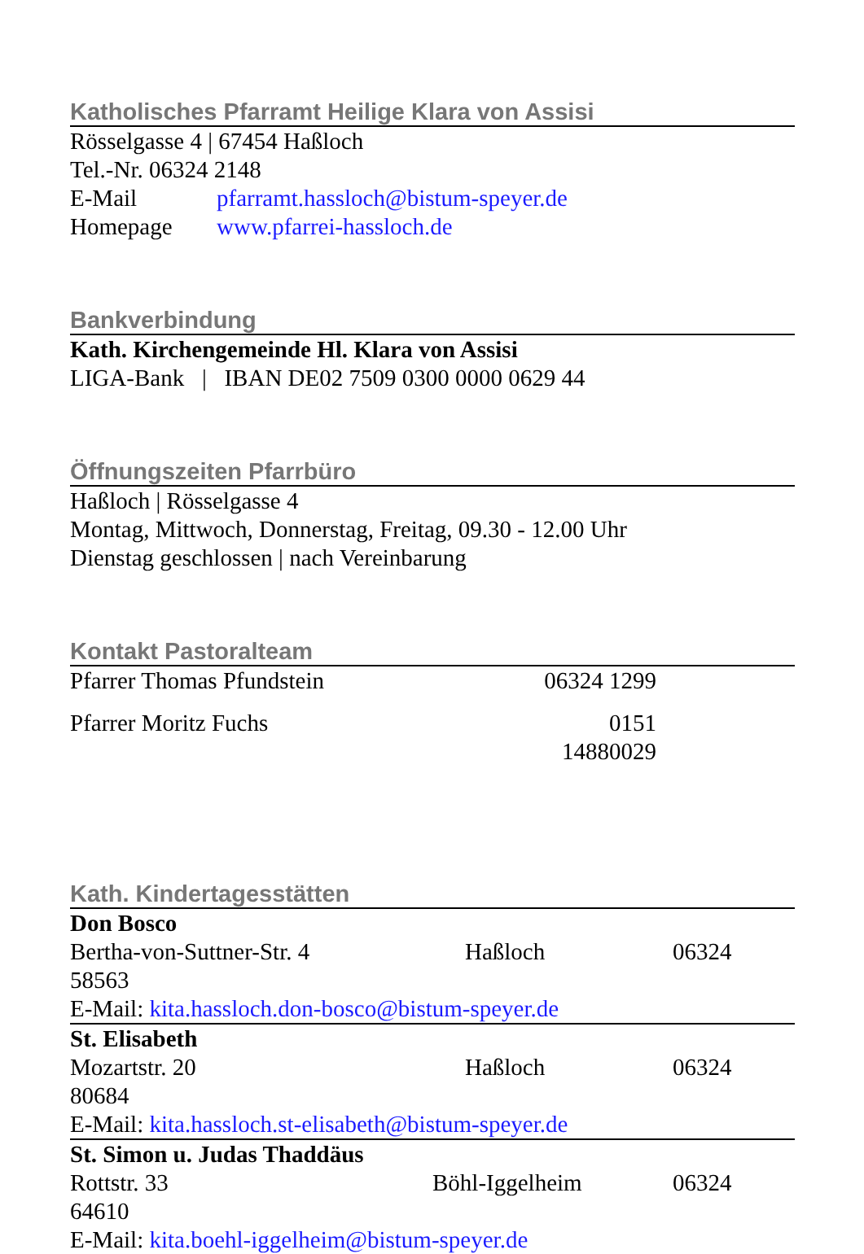Katholisches Pfarramt Heilige Klara von Assisi
Rösselgasse 4 | 67454 Haßloch
Tel.-Nr. 06324 2148
| E-Mail | pfarramt.hassloch@bistum-speyer.de |
| Homepage | www.pfarrei-hassloch.de |
Bankverbindung
Kath. Kirchengemeinde Hl. Klara von Assisi
LIGA-Bank | IBAN DE02 7509 0300 0000 0629 44
Öffnungszeiten Pfarrbüro
Haßloch | Rösselgasse 4
Montag, Mittwoch, Donnerstag, Freitag, 09.30 - 12.00 Uhr
Dienstag geschlossen | nach Vereinbarung
Kontakt Pastoralteam
| Pfarrer Thomas Pfundstein | 06324 1299 | |
| Pfarrer Moritz Fuchs | 0151 14880029 | |
Kath. Kindertagesstätten
| Don Bosco Bertha-von-Suttner-Str. 4 Haßloch 06324 58563 E-Mail: kita.hassloch.don-bosco@bistum-speyer.de |
| St. Elisabeth Mozartstr. 20 Haßloch 06324 80684 E-Mail: kita.hassloch.st-elisabeth@bistum-speyer.de |
| St. Simon u. Judas Thaddäus Rottstr. 33 Böhl-Iggelheim 06324 64610 E-Mail: kita.boehl-iggelheim@bistum-speyer.de |